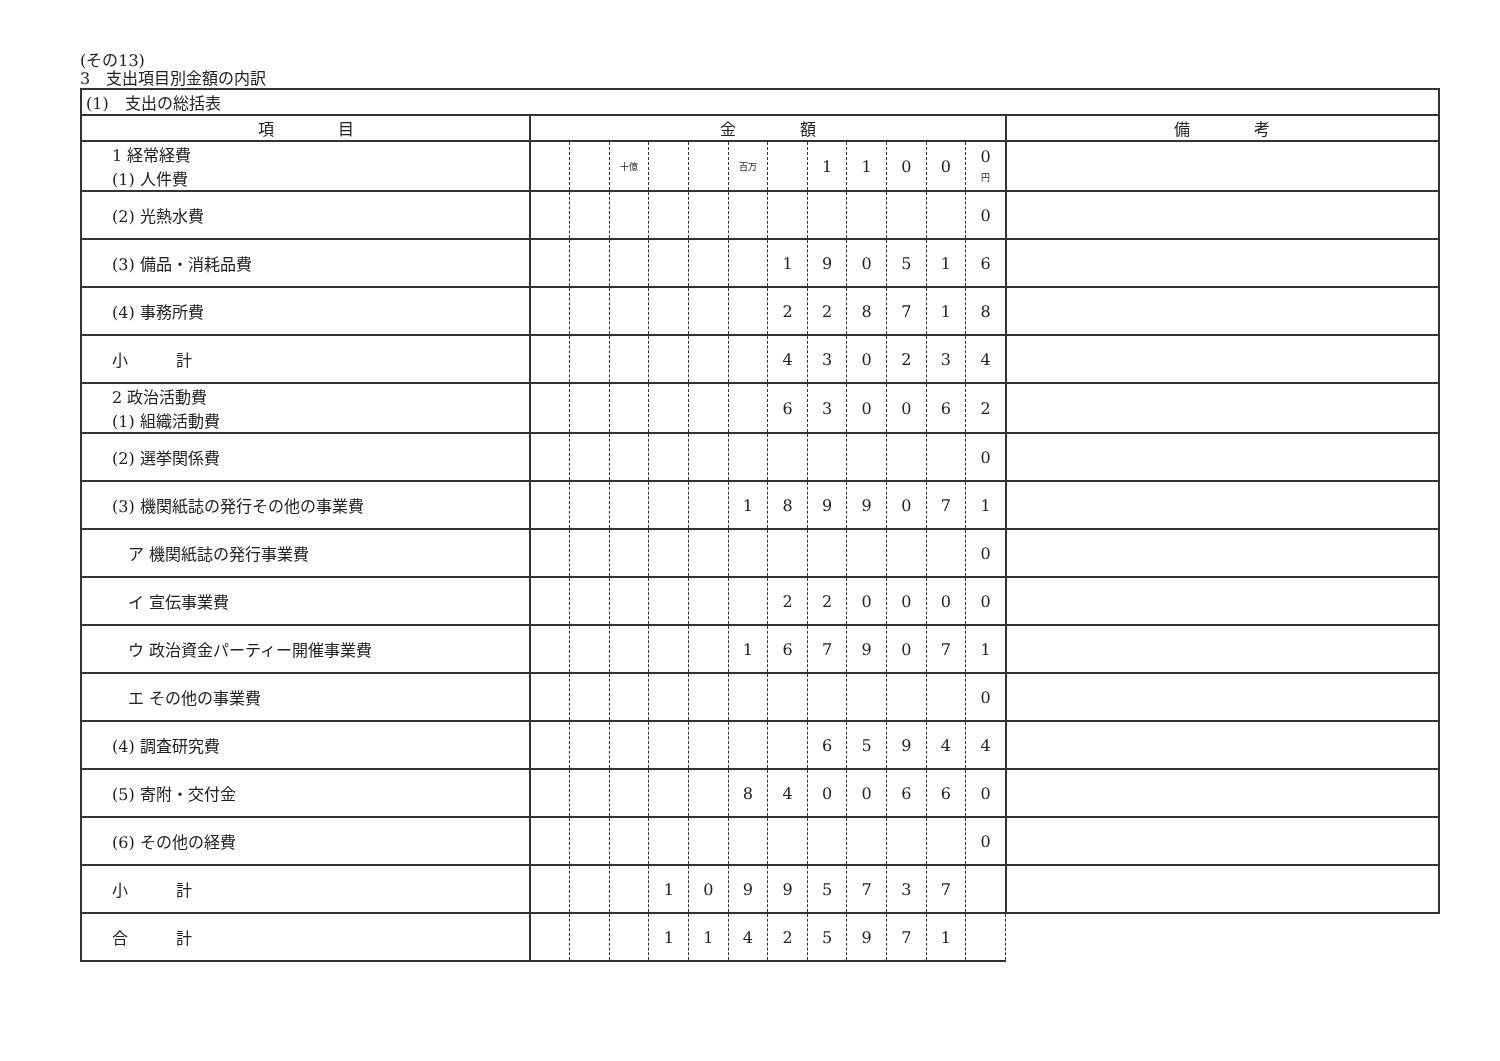(その13)
3　支出項目別金額の内訳
| (1) 支出の総括表 | | | | | | | | | | | | | |
| 項 目 | 金 額 | | | | | | | | | | | | 備 考 |
| 1 経常経費 (1) 人件費 | | | 十億 | | | 百万 | | 1 | 1 | 0 | 0 | 0 円 | |
| (2) 光熱水費 | | | | | | | | | | | | 0 | |
| (3) 備品・消耗品費 | | | | | | | 1 | 9 | 0 | 5 | 1 | 6 | |
| (4) 事務所費 | | | | | | | 2 | 2 | 8 | 7 | 1 | 8 | |
| 小 計 | | | | | | | 4 | 3 | 0 | 2 | 3 | 4 | |
| 2 政治活動費 (1) 組織活動費 | | | | | | | 6 | 3 | 0 | 0 | 6 | 2 | |
| (2) 選挙関係費 | | | | | | | | | | | | 0 | |
| (3) 機関紙誌の発行その他の事業費 | | | | | | 1 | 8 | 9 | 9 | 0 | 7 | 1 | |
| ア 機関紙誌の発行事業費 | | | | | | | | | | | | 0 | |
| イ 宣伝事業費 | | | | | | | 2 | 2 | 0 | 0 | 0 | 0 | |
| ウ 政治資金パーティー開催事業費 | | | | | | 1 | 6 | 7 | 9 | 0 | 7 | 1 | |
| エ その他の事業費 | | | | | | | | | | | | 0 | |
| (4) 調査研究費 | | | | | | | | 6 | 5 | 9 | 4 | 4 | |
| (5) 寄附・交付金 | | | | | | 8 | 4 | 0 | 0 | 6 | 6 | 0 | |
| (6) その他の経費 | | | | | | | | | | | | 0 | |
| 小 計 | | | | 1 | 0 | 9 | 9 | 5 | 7 | 3 | 7 | | |
| 合 計 | | | | 1 | 1 | 4 | 2 | 5 | 9 | 7 | 1 | | |